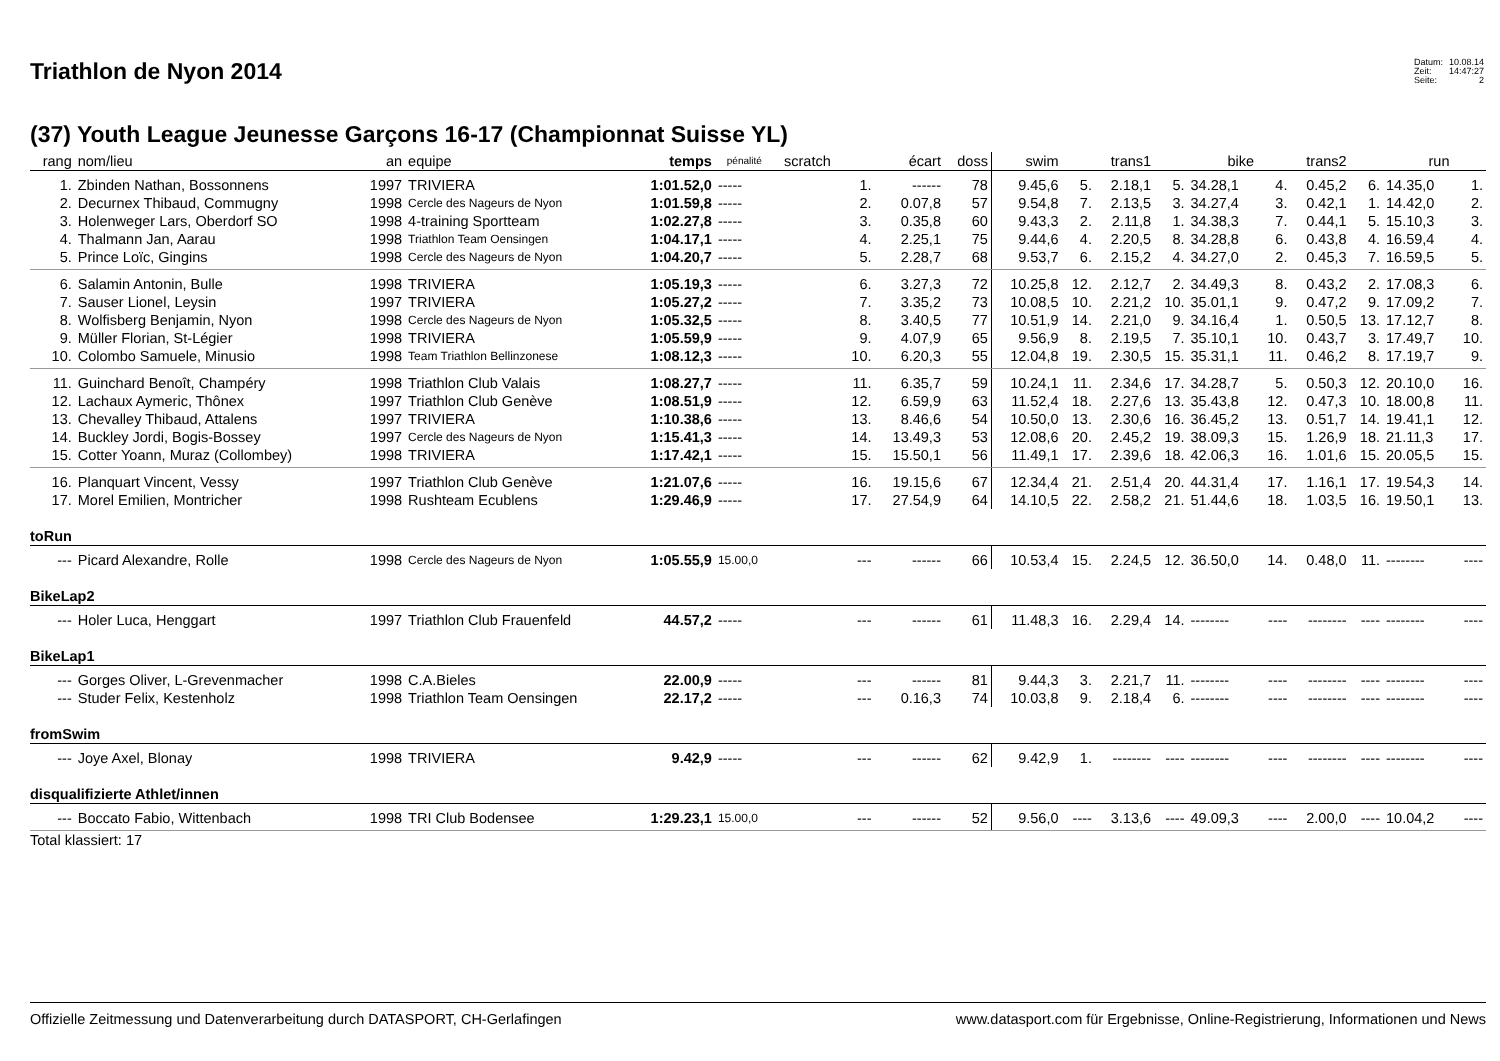Triathlon de Nyon 2014
Datum: 10.08.14 Zeit: 14:47:27 Seite: 2
(37) Youth League Jeunesse Garçons 16-17 (Championnat Suisse YL)
| rang | nom/lieu | an | equipe | temps | pénalité | scratch | | écart | doss | swim | | trans1 | | bike | | trans2 | | run | |
| --- | --- | --- | --- | --- | --- | --- | --- | --- | --- | --- | --- | --- | --- | --- | --- | --- | --- | --- | --- |
| 1. | Zbinden Nathan, Bossonnens | 1997 | TRIVIERA | 1:01.52,0 | ----- | | 1. | ------ | 78 | 9.45,6 | 5. | 2.18,1 | 5. | 34.28,1 | 4. | 0.45,2 | 6. | 14.35,0 | 1. |
| 2. | Decurnex Thibaud, Commugny | 1998 | Cercle des Nageurs de Nyon | 1:01.59,8 | ----- | | 2. | 0.07,8 | 57 | 9.54,8 | 7. | 2.13,5 | 3. | 34.27,4 | 3. | 0.42,1 | 1. | 14.42,0 | 2. |
| 3. | Holenweger Lars, Oberdorf SO | 1998 | 4-training Sportteam | 1:02.27,8 | ----- | | 3. | 0.35,8 | 60 | 9.43,3 | 2. | 2.11,8 | 1. | 34.38,3 | 7. | 0.44,1 | 5. | 15.10,3 | 3. |
| 4. | Thalmann Jan, Aarau | 1998 | Triathlon Team Oensingen | 1:04.17,1 | ----- | | 4. | 2.25,1 | 75 | 9.44,6 | 4. | 2.20,5 | 8. | 34.28,8 | 6. | 0.43,8 | 4. | 16.59,4 | 4. |
| 5. | Prince Loïc, Gingins | 1998 | Cercle des Nageurs de Nyon | 1:04.20,7 | ----- | | 5. | 2.28,7 | 68 | 9.53,7 | 6. | 2.15,2 | 4. | 34.27,0 | 2. | 0.45,3 | 7. | 16.59,5 | 5. |
| 6. | Salamin Antonin, Bulle | 1998 | TRIVIERA | 1:05.19,3 | ----- | | 6. | 3.27,3 | 72 | 10.25,8 | 12. | 2.12,7 | 2. | 34.49,3 | 8. | 0.43,2 | 2. | 17.08,3 | 6. |
| 7. | Sauser Lionel, Leysin | 1997 | TRIVIERA | 1:05.27,2 | ----- | | 7. | 3.35,2 | 73 | 10.08,5 | 10. | 2.21,2 | 10. | 35.01,1 | 9. | 0.47,2 | 9. | 17.09,2 | 7. |
| 8. | Wolfisberg Benjamin, Nyon | 1998 | Cercle des Nageurs de Nyon | 1:05.32,5 | ----- | | 8. | 3.40,5 | 77 | 10.51,9 | 14. | 2.21,0 | 9. | 34.16,4 | 1. | 0.50,5 | 13. | 17.12,7 | 8. |
| 9. | Müller Florian, St-Légier | 1998 | TRIVIERA | 1:05.59,9 | ----- | | 9. | 4.07,9 | 65 | 9.56,9 | 8. | 2.19,5 | 7. | 35.10,1 | 10. | 0.43,7 | 3. | 17.49,7 | 10. |
| 10. | Colombo Samuele, Minusio | 1998 | Team Triathlon Bellinzonese | 1:08.12,3 | ----- | | 10. | 6.20,3 | 55 | 12.04,8 | 19. | 2.30,5 | 15. | 35.31,1 | 11. | 0.46,2 | 8. | 17.19,7 | 9. |
| 11. | Guinchard Benoît, Champéry | 1998 | Triathlon Club Valais | 1:08.27,7 | ----- | | 11. | 6.35,7 | 59 | 10.24,1 | 11. | 2.34,6 | 17. | 34.28,7 | 5. | 0.50,3 | 12. | 20.10,0 | 16. |
| 12. | Lachaux Aymeric, Thônex | 1997 | Triathlon Club Genève | 1:08.51,9 | ----- | | 12. | 6.59,9 | 63 | 11.52,4 | 18. | 2.27,6 | 13. | 35.43,8 | 12. | 0.47,3 | 10. | 18.00,8 | 11. |
| 13. | Chevalley Thibaud, Attalens | 1997 | TRIVIERA | 1:10.38,6 | ----- | | 13. | 8.46,6 | 54 | 10.50,0 | 13. | 2.30,6 | 16. | 36.45,2 | 13. | 0.51,7 | 14. | 19.41,1 | 12. |
| 14. | Buckley Jordi, Bogis-Bossey | 1997 | Cercle des Nageurs de Nyon | 1:15.41,3 | ----- | | 14. | 13.49,3 | 53 | 12.08,6 | 20. | 2.45,2 | 19. | 38.09,3 | 15. | 1.26,9 | 18. | 21.11,3 | 17. |
| 15. | Cotter Yoann, Muraz (Collombey) | 1998 | TRIVIERA | 1:17.42,1 | ----- | | 15. | 15.50,1 | 56 | 11.49,1 | 17. | 2.39,6 | 18. | 42.06,3 | 16. | 1.01,6 | 15. | 20.05,5 | 15. |
| 16. | Planquart Vincent, Vessy | 1997 | Triathlon Club Genève | 1:21.07,6 | ----- | | 16. | 19.15,6 | 67 | 12.34,4 | 21. | 2.51,4 | 20. | 44.31,4 | 17. | 1.16,1 | 17. | 19.54,3 | 14. |
| 17. | Morel Emilien, Montricher | 1998 | Rushteam Ecublens | 1:29.46,9 | ----- | | 17. | 27.54,9 | 64 | 14.10,5 | 22. | 2.58,2 | 21. | 51.44,6 | 18. | 1.03,5 | 16. | 19.50,1 | 13. |
| toRun | | | | | | | | | | | | | | | | | | | |
| --- | Picard Alexandre, Rolle | 1998 | Cercle des Nageurs de Nyon | 1:05.55,9 | 15.00,0 | | --- | ------ | 66 | 10.53,4 | 15. | 2.24,5 | 12. | 36.50,0 | 14. | 0.48,0 | 11. | -------- | ---- |
| BikeLap2 | | | | | | | | | | | | | | | | | | | |
| --- | Holer Luca, Henggart | 1997 | Triathlon Club Frauenfeld | 44.57,2 | ----- | | --- | ------ | 61 | 11.48,3 | 16. | 2.29,4 | 14. | -------- | ---- | -------- | ---- | -------- | ---- |
| BikeLap1 | | | | | | | | | | | | | | | | | | | |
| --- | Gorges Oliver, L-Grevenmacher | 1998 | C.A.Bieles | 22.00,9 | ----- | | --- | ------ | 81 | 9.44,3 | 3. | 2.21,7 | 11. | -------- | ---- | -------- | ---- | -------- | ---- |
| --- | Studer Felix, Kestenholz | 1998 | Triathlon Team Oensingen | 22.17,2 | ----- | | --- | 0.16,3 | 74 | 10.03,8 | 9. | 2.18,4 | 6. | -------- | ---- | -------- | ---- | -------- | ---- |
| fromSwim | | | | | | | | | | | | | | | | | | | |
| --- | Joye Axel, Blonay | 1998 | TRIVIERA | 9.42,9 | ----- | | --- | ------ | 62 | 9.42,9 | 1. | -------- | ---- | -------- | ---- | -------- | ---- | -------- | ---- |
| disqualifizierte Athlet/innen | | | | | | | | | | | | | | | | | | | |
| --- | Boccato Fabio, Wittenbach | 1998 | TRI Club Bodensee | 1:29.23,1 | 15.00,0 | | --- | ------ | 52 | 9.56,0 | ---- | 3.13,6 | ---- | 49.09,3 | ---- | 2.00,0 | ---- | 10.04,2 | ---- |
| Total klassiert: 17 | | | | | | | | | | | | | | | | | | | |
Offizielle Zeitmessung und Datenverarbeitung durch DATASPORT, CH-Gerlafingen www.datasport.com für Ergebnisse, Online-Registrierung, Informationen und News